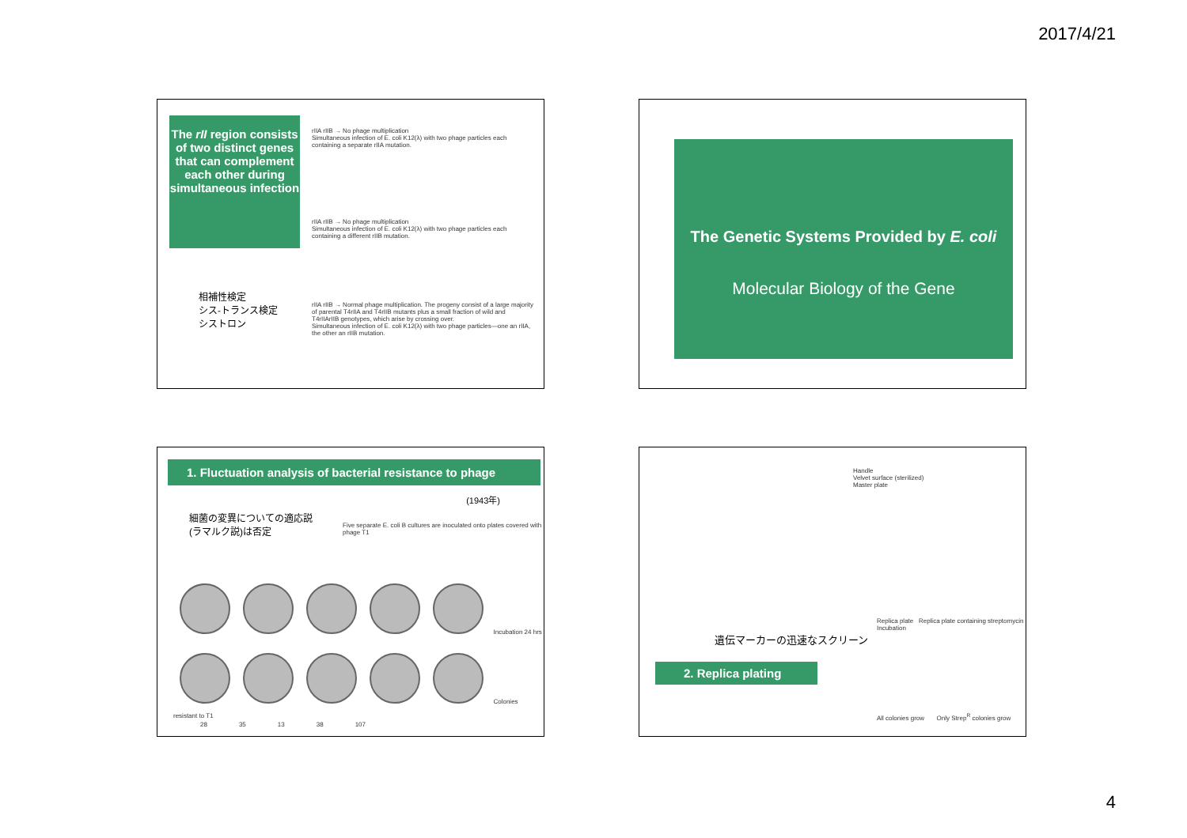2017/4/21
The rII region consists of two distinct genes that can complement each other during simultaneous infection
相補性検定
シス-トランス検定
シストロン
rIIA rIIB → No phage multiplication
Simultaneous infection of E. coli K12(λ) with two phage particles each containing a separate rIIA mutation.
rIIA rIIB → No phage multiplication
Simultaneous infection of E. coli K12(λ) with two phage particles each containing a different rIIB mutation.
rIIA rIIB → Normal phage multiplication. The progeny consist of a large majority of parental T4rIIA and T4rIIB mutants plus a small fraction of wild and T4rIIArIIB genotypes, which arise by crossing over.
Simultaneous infection of E. coli K12(λ) with two phage particles—one an rIIA, the other an rIIB mutation.
The Genetic Systems Provided by E. coli
Molecular Biology of the Gene
1. Fluctuation analysis of bacterial resistance to phage
(1943年)
細菌の変異についての適応説
(ラマルク説)は否定
Five separate E. coli B cultures are inoculated onto plates covered with phage T1
Incubation 24 hrs
Colonies resistant to T1
28 35 13 38 107
Handle
Velvet surface (sterilized)
Master plate
Replica plate Replica plate containing streptomycin
Incubation
遺伝マーカーの迅速なスクリーン
2. Replica plating
All colonies grow Only Strep<sup>R</sup> colonies grow
4